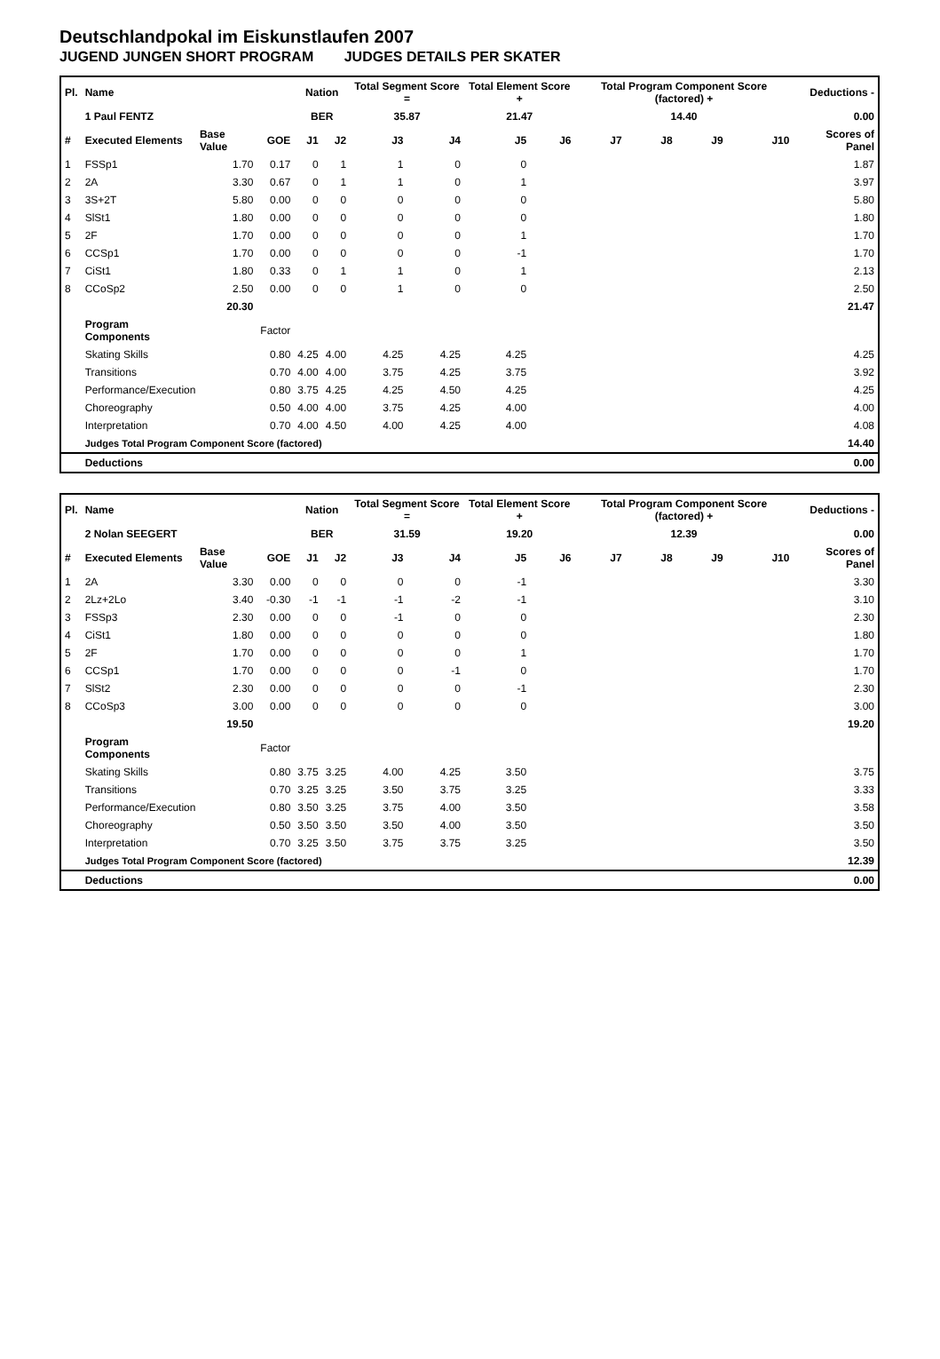Deutschlandpokal im Eiskunstlaufen 2007
JUGEND JUNGEN SHORT PROGRAM JUDGES DETAILS PER SKATER
| Pl. | Name | | | Nation | | Total Segment Score = | | Total Element Score + | | Total Program Component Score (factored) + | | | | Deductions - |
| --- | --- | --- | --- | --- | --- | --- | --- | --- | --- | --- | --- | --- | --- | --- |
| | 1 Paul FENTZ | | | BER | | 35.87 | | 21.47 | | 14.40 | | | | 0.00 |
| # | Executed Elements | Base Value | GOE | J1 | J2 | J3 | J4 | J5 | J6 | J7 | J8 | J9 | J10 | Scores of Panel |
| 1 | FSSp1 | 1.70 | 0.17 | 0 | 1 | 1 | 0 | 0 | | | | | | 1.87 |
| 2 | 2A | 3.30 | 0.67 | 0 | 1 | 1 | 0 | 1 | | | | | | 3.97 |
| 3 | 3S+2T | 5.80 | 0.00 | 0 | 0 | 0 | 0 | 0 | | | | | | 5.80 |
| 4 | SlSt1 | 1.80 | 0.00 | 0 | 0 | 0 | 0 | 0 | | | | | | 1.80 |
| 5 | 2F | 1.70 | 0.00 | 0 | 0 | 0 | 0 | 1 | | | | | | 1.70 |
| 6 | CCSp1 | 1.70 | 0.00 | 0 | 0 | 0 | 0 | -1 | | | | | | 1.70 |
| 7 | CiSt1 | 1.80 | 0.33 | 0 | 1 | 1 | 0 | 1 | | | | | | 2.13 |
| 8 | CCoSp2 | 2.50 | 0.00 | 0 | 0 | 1 | 0 | 0 | | | | | | 2.50 |
| | | 20.30 | | | | | | | | | | | | 21.47 |
| | Program Components | | Factor | | | | | | | | | | | |
| | Skating Skills | | 0.80 | 4.25 | 4.00 | 4.25 | 4.25 | 4.25 | | | | | | 4.25 |
| | Transitions | | 0.70 | 4.00 | 4.00 | 3.75 | 4.25 | 3.75 | | | | | | 3.92 |
| | Performance/Execution | | 0.80 | 3.75 | 4.25 | 4.25 | 4.50 | 4.25 | | | | | | 4.25 |
| | Choreography | | 0.50 | 4.00 | 4.00 | 3.75 | 4.25 | 4.00 | | | | | | 4.00 |
| | Interpretation | | 0.70 | 4.00 | 4.50 | 4.00 | 4.25 | 4.00 | | | | | | 4.08 |
| | Judges Total Program Component Score (factored) | | | | | | | | | | | | | 14.40 |
| | Deductions | | | | | | | | | | | | | 0.00 |
| Pl. | Name | | | Nation | | Total Segment Score = | | Total Element Score + | | Total Program Component Score (factored) + | | | | Deductions - |
| --- | --- | --- | --- | --- | --- | --- | --- | --- | --- | --- | --- | --- | --- | --- |
| | 2 Nolan SEEGERT | | | BER | | 31.59 | | 19.20 | | 12.39 | | | | 0.00 |
| # | Executed Elements | Base Value | GOE | J1 | J2 | J3 | J4 | J5 | J6 | J7 | J8 | J9 | J10 | Scores of Panel |
| 1 | 2A | 3.30 | 0.00 | 0 | 0 | 0 | 0 | -1 | | | | | | 3.30 |
| 2 | 2Lz+2Lo | 3.40 | -0.30 | -1 | -1 | -1 | -2 | -1 | | | | | | 3.10 |
| 3 | FSSp3 | 2.30 | 0.00 | 0 | 0 | -1 | 0 | 0 | | | | | | 2.30 |
| 4 | CiSt1 | 1.80 | 0.00 | 0 | 0 | 0 | 0 | 0 | | | | | | 1.80 |
| 5 | 2F | 1.70 | 0.00 | 0 | 0 | 0 | 0 | 1 | | | | | | 1.70 |
| 6 | CCSp1 | 1.70 | 0.00 | 0 | 0 | 0 | -1 | 0 | | | | | | 1.70 |
| 7 | SlSt2 | 2.30 | 0.00 | 0 | 0 | 0 | 0 | -1 | | | | | | 2.30 |
| 8 | CCoSp3 | 3.00 | 0.00 | 0 | 0 | 0 | 0 | 0 | | | | | | 3.00 |
| | | 19.50 | | | | | | | | | | | | 19.20 |
| | Program Components | | Factor | | | | | | | | | | | |
| | Skating Skills | | 0.80 | 3.75 | 3.25 | 4.00 | 4.25 | 3.50 | | | | | | 3.75 |
| | Transitions | | 0.70 | 3.25 | 3.25 | 3.50 | 3.75 | 3.25 | | | | | | 3.33 |
| | Performance/Execution | | 0.80 | 3.50 | 3.25 | 3.75 | 4.00 | 3.50 | | | | | | 3.58 |
| | Choreography | | 0.50 | 3.50 | 3.50 | 3.50 | 4.00 | 3.50 | | | | | | 3.50 |
| | Interpretation | | 0.70 | 3.25 | 3.50 | 3.75 | 3.75 | 3.25 | | | | | | 3.50 |
| | Judges Total Program Component Score (factored) | | | | | | | | | | | | | 12.39 |
| | Deductions | | | | | | | | | | | | | 0.00 |